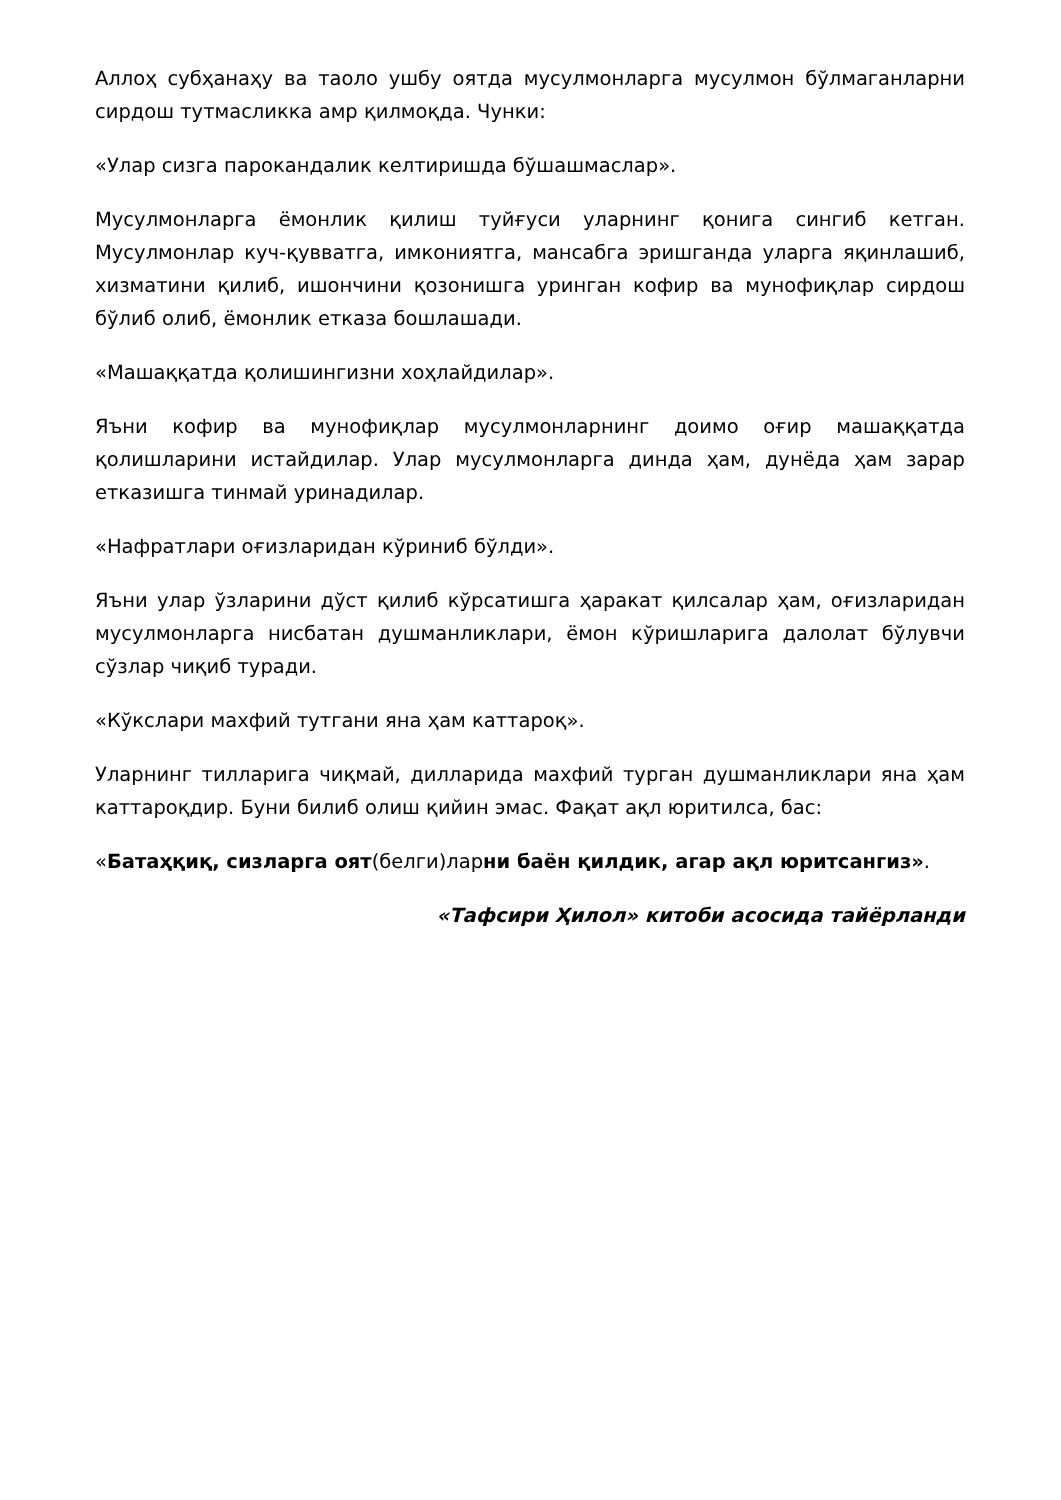Аллоҳ субҳанаҳу ва таоло ушбу оятда мусулмонларга мусулмон бўлмаганларни сирдош тутмасликка амр қилмоқда. Чунки:
«Улар сизга парокандалик келтиришда бўшашмаслар».
Мусулмонларга ёмонлик қилиш туйғуси уларнинг қонига сингиб кетган. Мусулмонлар куч-қувватга, имкониятга, мансабга эришганда уларга яқинлашиб, хизматини қилиб, ишончини қозонишга уринган кофир ва мунофиқлар сирдош бўлиб олиб, ёмонлик етказа бошлашади.
«Машаққатда қолишингизни хоҳлайдилар».
Яъни кофир ва мунофиқлар мусулмонларнинг доимо оғир машаққатда қолишларини истайдилар. Улар мусулмонларга динда ҳам, дунёда ҳам зарар етказишга тинмай уринадилар.
«Нафратлари оғизларидан кўриниб бўлди».
Яъни улар ўзларини дўст қилиб кўрсатишга ҳаракат қилсалар ҳам, оғизларидан мусулмонларга нисбатан душманликлари, ёмон кўришларига далолат бўлувчи сўзлар чиқиб туради.
«Кўкслари махфий тутгани яна ҳам каттароқ».
Уларнинг тилларига чиқмай, дилларида махфий турган душманликлари яна ҳам каттароқдир. Буни билиб олиш қийин эмас. Фақат ақл юритилса, бас:
«Батаҳқиқ, сизларга оят(белги)ларни баён қилдик, агар ақл юритсангиз».
«Тафсири Ҳилол» китоби асосида тайёрланди